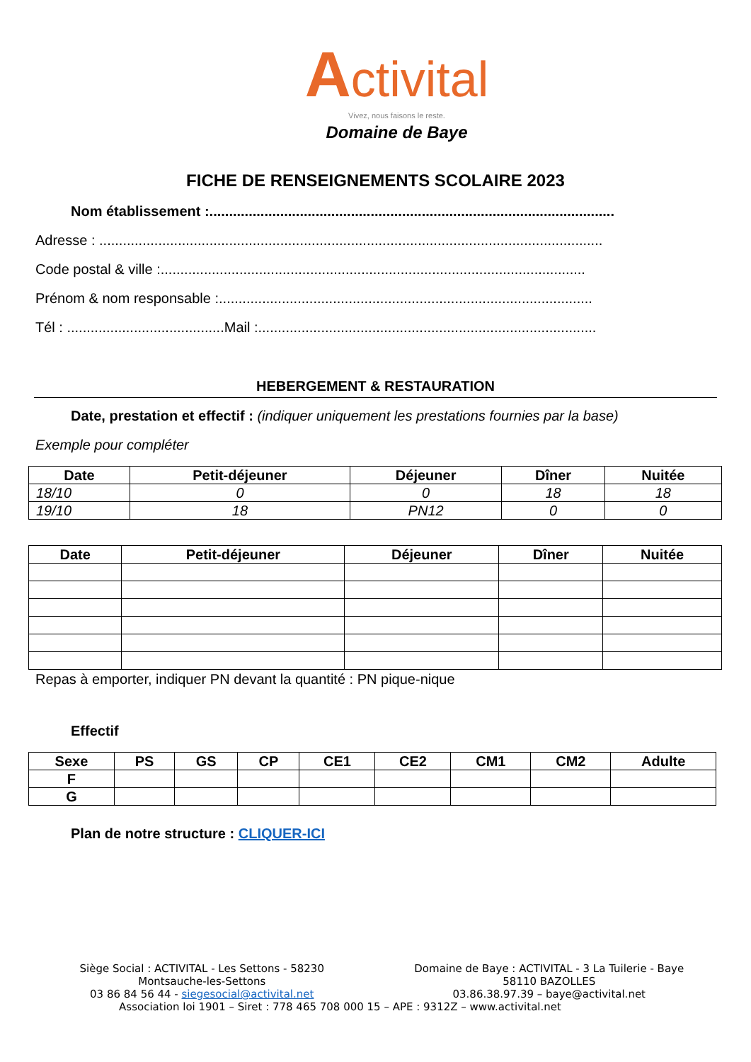Activital
Vivez, nous faisons le reste.
Domaine de Baye
FICHE DE RENSEIGNEMENTS SCOLAIRE 2023
Nom établissement :.......................................................................................................
Adresse : ................................................................................................................................
Code postal & ville :............................................................................................................
Prénom & nom responsable :...............................................................................................
Tél : ........................................Mail :......................................................................................
HEBERGEMENT & RESTAURATION
Date, prestation et effectif : (indiquer uniquement les prestations fournies par la base)
Exemple pour compléter
| Date | Petit-déjeuner | Déjeuner | Dîner | Nuitée |
| --- | --- | --- | --- | --- |
| 18/10 | 0 | 0 | 18 | 18 |
| 19/10 | 18 | PN12 | 0 | 0 |
| Date | Petit-déjeuner | Déjeuner | Dîner | Nuitée |
| --- | --- | --- | --- | --- |
Repas à emporter, indiquer PN devant la quantité : PN pique-nique
Effectif
| Sexe | PS | GS | CP | CE1 | CE2 | CM1 | CM2 | Adulte |
| --- | --- | --- | --- | --- | --- | --- | --- | --- |
| F | | | | | | | | |
| G | | | | | | | | |
Plan de notre structure : CLIQUER-ICI
Siège Social : ACTIVITAL - Les Settons - 58230
Montsauche-les-Settons
03 86 84 56 44 - siegesocial@activital.net
Domaine de Baye : ACTIVITAL - 3 La Tuilerie - Baye
58110 BAZOLLES
03.86.38.97.39 – baye@activital.net
Association loi 1901 – Siret : 778 465 708 000 15 – APE : 9312Z – www.activital.net